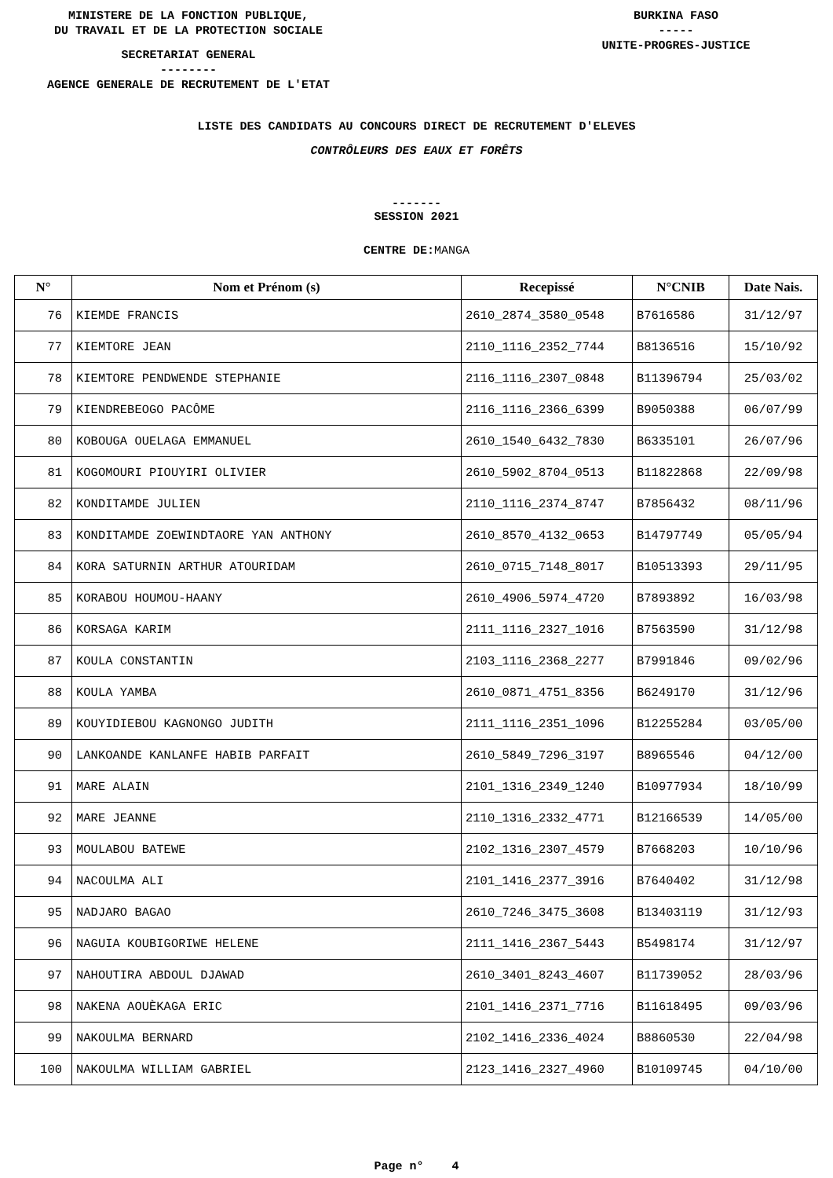MINISTERE DE LA FONCTION PUBLIQUE,
DU TRAVAIL ET DE LA PROTECTION SOCIALE
SECRETARIAT GENERAL
--------
AGENCE GENERALE DE RECRUTEMENT DE L'ETAT
BURKINA FASO
-----
UNITE-PROGRES-JUSTICE
LISTE DES CANDIDATS AU CONCOURS DIRECT DE RECRUTEMENT D'ELEVES
CONTRÔLEURS DES EAUX ET FORÊTS
-------
SESSION 2021
CENTRE DE: MANGA
| N° | Nom et Prénom (s) | Recepissé | N°CNIB | Date Nais. |
| --- | --- | --- | --- | --- |
| 76 | KIEMDE FRANCIS | 2610_2874_3580_0548 | B7616586 | 31/12/97 |
| 77 | KIEMTORE JEAN | 2110_1116_2352_7744 | B8136516 | 15/10/92 |
| 78 | KIEMTORE PENDWENDE STEPHANIE | 2116_1116_2307_0848 | B11396794 | 25/03/02 |
| 79 | KIENDREBEOGO PACÔME | 2116_1116_2366_6399 | B9050388 | 06/07/99 |
| 80 | KOBOUGA OUELAGA EMMANUEL | 2610_1540_6432_7830 | B6335101 | 26/07/96 |
| 81 | KOGOMOURI PIOUYIRI OLIVIER | 2610_5902_8704_0513 | B11822868 | 22/09/98 |
| 82 | KONDITAMDE JULIEN | 2110_1116_2374_8747 | B7856432 | 08/11/96 |
| 83 | KONDITAMDE ZOEWINDTAORE YAN ANTHONY | 2610_8570_4132_0653 | B14797749 | 05/05/94 |
| 84 | KORA SATURNIN ARTHUR ATOURIDAM | 2610_0715_7148_8017 | B10513393 | 29/11/95 |
| 85 | KORABOU HOUMOU-HAANY | 2610_4906_5974_4720 | B7893892 | 16/03/98 |
| 86 | KORSAGA KARIM | 2111_1116_2327_1016 | B7563590 | 31/12/98 |
| 87 | KOULA CONSTANTIN | 2103_1116_2368_2277 | B7991846 | 09/02/96 |
| 88 | KOULA YAMBA | 2610_0871_4751_8356 | B6249170 | 31/12/96 |
| 89 | KOUYIDIEBOU KAGNONGO JUDITH | 2111_1116_2351_1096 | B12255284 | 03/05/00 |
| 90 | LANKOANDE KANLANFE HABIB PARFAIT | 2610_5849_7296_3197 | B8965546 | 04/12/00 |
| 91 | MARE ALAIN | 2101_1316_2349_1240 | B10977934 | 18/10/99 |
| 92 | MARE JEANNE | 2110_1316_2332_4771 | B12166539 | 14/05/00 |
| 93 | MOULABOU BATEWE | 2102_1316_2307_4579 | B7668203 | 10/10/96 |
| 94 | NACOULMA ALI | 2101_1416_2377_3916 | B7640402 | 31/12/98 |
| 95 | NADJARO BAGAO | 2610_7246_3475_3608 | B13403119 | 31/12/93 |
| 96 | NAGUIA KOUBIGORIWE HELENE | 2111_1416_2367_5443 | B5498174 | 31/12/97 |
| 97 | NAHOUTIRA ABDOUL DJAWAD | 2610_3401_8243_4607 | B11739052 | 28/03/96 |
| 98 | NAKENA AOUÈKAGA ERIC | 2101_1416_2371_7716 | B11618495 | 09/03/96 |
| 99 | NAKOULMA BERNARD | 2102_1416_2336_4024 | B8860530 | 22/04/98 |
| 100 | NAKOULMA WILLIAM GABRIEL | 2123_1416_2327_4960 | B10109745 | 04/10/00 |
Page n° 4